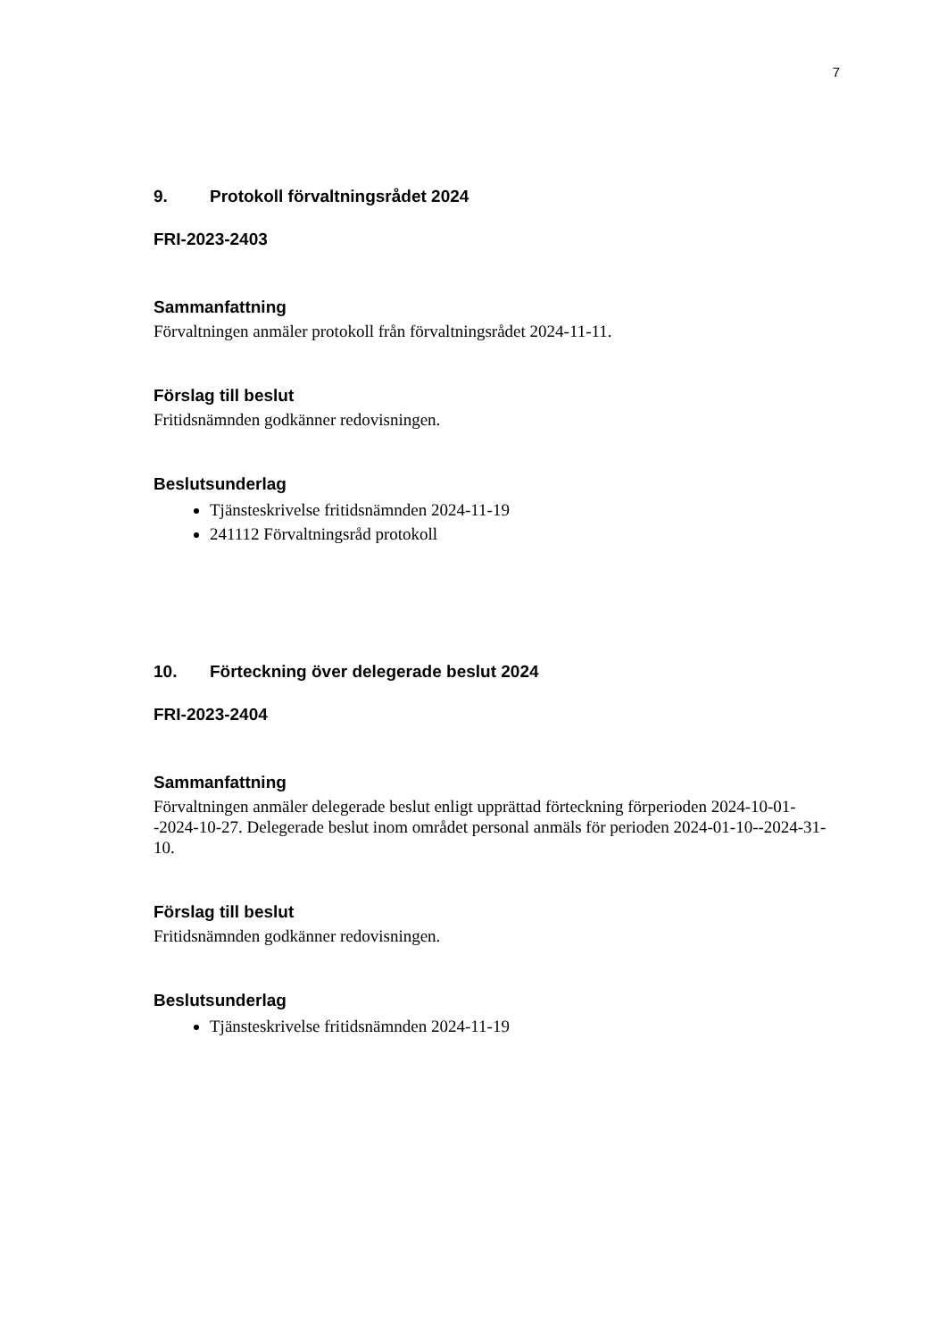7
9. Protokoll förvaltningsrådet 2024
FRI-2023-2403
Sammanfattning
Förvaltningen anmäler protokoll från förvaltningsrådet 2024-11-11.
Förslag till beslut
Fritidsnämnden godkänner redovisningen.
Beslutsunderlag
Tjänsteskrivelse fritidsnämnden 2024-11-19
241112 Förvaltningsråd protokoll
10. Förteckning över delegerade beslut 2024
FRI-2023-2404
Sammanfattning
Förvaltningen anmäler delegerade beslut enligt upprättad förteckning förperioden 2024-10-01--2024-10-27. Delegerade beslut inom området personal anmäls för perioden 2024-01-10--2024-31-10.
Förslag till beslut
Fritidsnämnden godkänner redovisningen.
Beslutsunderlag
Tjänsteskrivelse fritidsnämnden 2024-11-19